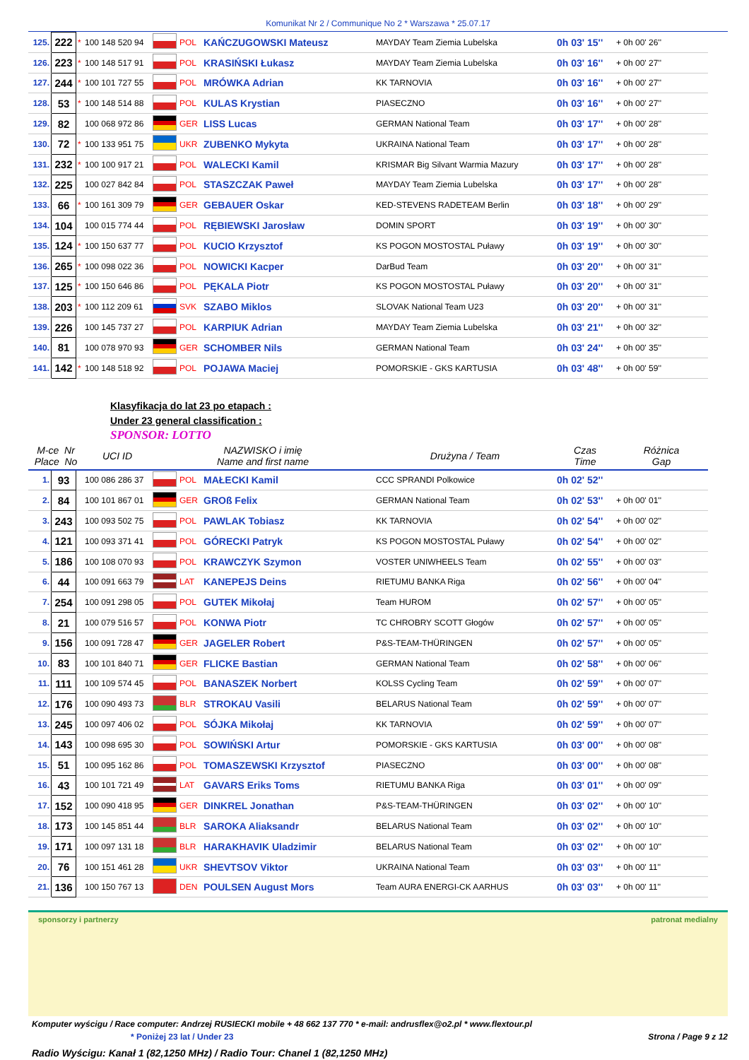Komunikat Nr 2 / Communique No 2 * Warszawa * 25.07.17
| 125. | 222 | * | 100 148 520 94 | | POL | KAŃCZUGOWSKI Mateusz | MAYDAY Team Ziemia Lubelska | 0h 03' 15'' | + 0h 00' 26'' |
| 126. | 223 | * | 100 148 517 91 | | POL | KRASIŃSKI Łukasz | MAYDAY Team Ziemia Lubelska | 0h 03' 16'' | + 0h 00' 27'' |
| 127. | 244 | * | 100 101 727 55 | | POL | MRÓWKA Adrian | KK TARNOVIA | 0h 03' 16'' | + 0h 00' 27'' |
| 128. | 53 | * | 100 148 514 88 | | POL | KULAS Krystian | PIASECZNO | 0h 03' 16'' | + 0h 00' 27'' |
| 129. | 82 | | 100 068 972 86 | | GER | LISS Lucas | GERMAN National Team | 0h 03' 17'' | + 0h 00' 28'' |
| 130. | 72 | * | 100 133 951 75 | | UKR | ZUBENKO Mykyta | UKRAINA National Team | 0h 03' 17'' | + 0h 00' 28'' |
| 131. | 232 | * | 100 100 917 21 | | POL | WALECKI Kamil | KRISMAR Big Silvant Warmia Mazury | 0h 03' 17'' | + 0h 00' 28'' |
| 132. | 225 | | 100 027 842 84 | | POL | STASZCZAK Paweł | MAYDAY Team Ziemia Lubelska | 0h 03' 17'' | + 0h 00' 28'' |
| 133. | 66 | * | 100 161 309 79 | | GER | GEBAUER Oskar | KED-STEVENS RADETEAM Berlin | 0h 03' 18'' | + 0h 00' 29'' |
| 134. | 104 | | 100 015 774 44 | | POL | RĘBIEWSKI Jarosław | DOMIN SPORT | 0h 03' 19'' | + 0h 00' 30'' |
| 135. | 124 | * | 100 150 637 77 | | POL | KUCIO Krzysztof | KS POGON MOSTOSTAL Puławy | 0h 03' 19'' | + 0h 00' 30'' |
| 136. | 265 | * | 100 098 022 36 | | POL | NOWICKI Kacper | DarBud Team | 0h 03' 20'' | + 0h 00' 31'' |
| 137. | 125 | * | 100 150 646 86 | | POL | PĘKALA Piotr | KS POGON MOSTOSTAL Puławy | 0h 03' 20'' | + 0h 00' 31'' |
| 138. | 203 | * | 100 112 209 61 | | SVK | SZABO Miklos | SLOVAK National Team U23 | 0h 03' 20'' | + 0h 00' 31'' |
| 139. | 226 | | 100 145 737 27 | | POL | KARPIUK Adrian | MAYDAY Team Ziemia Lubelska | 0h 03' 21'' | + 0h 00' 32'' |
| 140. | 81 | | 100 078 970 93 | | GER | SCHOMBER Nils | GERMAN National Team | 0h 03' 24'' | + 0h 00' 35'' |
| 141. | 142 | * | 100 148 518 92 | | POL | POJAWA Maciej | POMORSKIE - GKS KARTUSIA | 0h 03' 48'' | + 0h 00' 59'' |
Klasyfikacja do lat 23 po etapach :
Under 23 general classification :
SPONSOR: LOTTO
| M-ce Nr Place No | | | UCI ID | NAZWISKO i imię Name and first name | | | Drużyna / Team | Czas Time | Różnica Gap |
| 1. | 93 | | 100 086 286 37 | | POL | MAŁECKI Kamil | CCC SPRANDI Polkowice | 0h 02' 52'' | |
| 2. | 84 | | 100 101 867 01 | | GER | GROß Felix | GERMAN National Team | 0h 02' 53'' | + 0h 00' 01'' |
| 3. | 243 | | 100 093 502 75 | | POL | PAWLAK Tobiasz | KK TARNOVIA | 0h 02' 54'' | + 0h 00' 02'' |
| 4. | 121 | | 100 093 371 41 | | POL | GÓRECKI Patryk | KS POGON MOSTOSTAL Puławy | 0h 02' 54'' | + 0h 00' 02'' |
| 5. | 186 | | 100 108 070 93 | | POL | KRAWCZYK Szymon | VOSTER UNIWHEELS Team | 0h 02' 55'' | + 0h 00' 03'' |
| 6. | 44 | | 100 091 663 79 | | LAT | KANEPEJS Deins | RIETUMU BANKA Riga | 0h 02' 56'' | + 0h 00' 04'' |
| 7. | 254 | | 100 091 298 05 | | POL | GUTEK Mikołaj | Team HUROM | 0h 02' 57'' | + 0h 00' 05'' |
| 8. | 21 | | 100 079 516 57 | | POL | KONWA Piotr | TC CHROBRY SCOTT Głogów | 0h 02' 57'' | + 0h 00' 05'' |
| 9. | 156 | | 100 091 728 47 | | GER | JAGELER Robert | P&S-TEAM-THÜRINGEN | 0h 02' 57'' | + 0h 00' 05'' |
| 10. | 83 | | 100 101 840 71 | | GER | FLICKE Bastian | GERMAN National Team | 0h 02' 58'' | + 0h 00' 06'' |
| 11. | 111 | | 100 109 574 45 | | POL | BANASZEK Norbert | KOLSS Cycling Team | 0h 02' 59'' | + 0h 00' 07'' |
| 12. | 176 | | 100 090 493 73 | | BLR | STROKAU Vasili | BELARUS National Team | 0h 02' 59'' | + 0h 00' 07'' |
| 13. | 245 | | 100 097 406 02 | | POL | SÓJKA Mikołaj | KK TARNOVIA | 0h 02' 59'' | + 0h 00' 07'' |
| 14. | 143 | | 100 098 695 30 | | POL | SOWIŃSKI Artur | POMORSKIE - GKS KARTUSIA | 0h 03' 00'' | + 0h 00' 08'' |
| 15. | 51 | | 100 095 162 86 | | POL | TOMASZEWSKI Krzysztof | PIASECZNO | 0h 03' 00'' | + 0h 00' 08'' |
| 16. | 43 | | 100 101 721 49 | | LAT | GAVARS Eriks Toms | RIETUMU BANKA Riga | 0h 03' 01'' | + 0h 00' 09'' |
| 17. | 152 | | 100 090 418 95 | | GER | DINKREL Jonathan | P&S-TEAM-THÜRINGEN | 0h 03' 02'' | + 0h 00' 10'' |
| 18. | 173 | | 100 145 851 44 | | BLR | SAROKA Aliaksandr | BELARUS National Team | 0h 03' 02'' | + 0h 00' 10'' |
| 19. | 171 | | 100 097 131 18 | | BLR | HARAKHAVIK Uladzimir | BELARUS National Team | 0h 03' 02'' | + 0h 00' 10'' |
| 20. | 76 | | 100 151 461 28 | | UKR | SHEVTSOV Viktor | UKRAINA National Team | 0h 03' 03'' | + 0h 00' 11'' |
| 21. | 136 | | 100 150 767 13 | | DEN | POULSEN August Mors | Team AURA ENERGI-CK AARHUS | 0h 03' 03'' | + 0h 00' 11'' |
sponsorzy i partnerzy patronat medialny
Komputer wyścigu / Race computer: Andrzej RUSIECKI mobile + 48 662 137 770 * e-mail: andrusflex@o2.pl * www.flextour.pl
* Poniżej 23 lat / Under 23 Strona / Page 9 z 12
Radio Wyścigu: Kanał 1 (82,1250 MHz) / Radio Tour: Chanel 1 (82,1250 MHz)